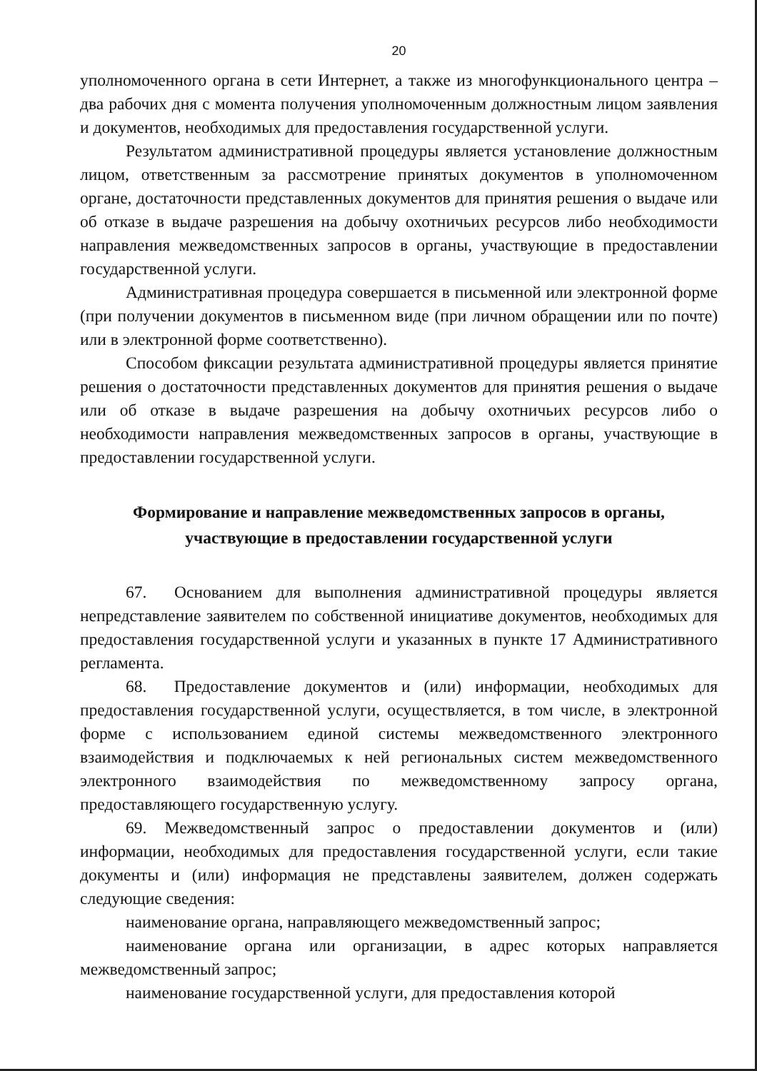20
уполномоченного органа в сети Интернет, а также из многофункционального центра – два рабочих дня с момента получения уполномоченным должностным лицом заявления и документов, необходимых для предоставления государственной услуги.
Результатом административной процедуры является установление должностным лицом, ответственным за рассмотрение принятых документов в уполномоченном органе, достаточности представленных документов для принятия решения о выдаче или об отказе в выдаче разрешения на добычу охотничьих ресурсов либо необходимости направления межведомственных запросов в органы, участвующие в предоставлении государственной услуги.
Административная процедура совершается в письменной или электронной форме (при получении документов в письменном виде (при личном обращении или по почте) или в электронной форме соответственно).
Способом фиксации результата административной процедуры является принятие решения о достаточности представленных документов для принятия решения о выдаче или об отказе в выдаче разрешения на добычу охотничьих ресурсов либо о необходимости направления межведомственных запросов в органы, участвующие в предоставлении государственной услуги.
Формирование и направление межведомственных запросов в органы, участвующие в предоставлении государственной услуги
67. Основанием для выполнения административной процедуры является непредставление заявителем по собственной инициативе документов, необходимых для предоставления государственной услуги и указанных в пункте 17 Административного регламента.
68. Предоставление документов и (или) информации, необходимых для предоставления государственной услуги, осуществляется, в том числе, в электронной форме с использованием единой системы межведомственного электронного взаимодействия и подключаемых к ней региональных систем межведомственного электронного взаимодействия по межведомственному запросу органа, предоставляющего государственную услугу.
69. Межведомственный запрос о предоставлении документов и (или) информации, необходимых для предоставления государственной услуги, если такие документы и (или) информация не представлены заявителем, должен содержать следующие сведения:
наименование органа, направляющего межведомственный запрос;
наименование органа или организации, в адрес которых направляется межведомственный запрос;
наименование государственной услуги, для предоставления которой